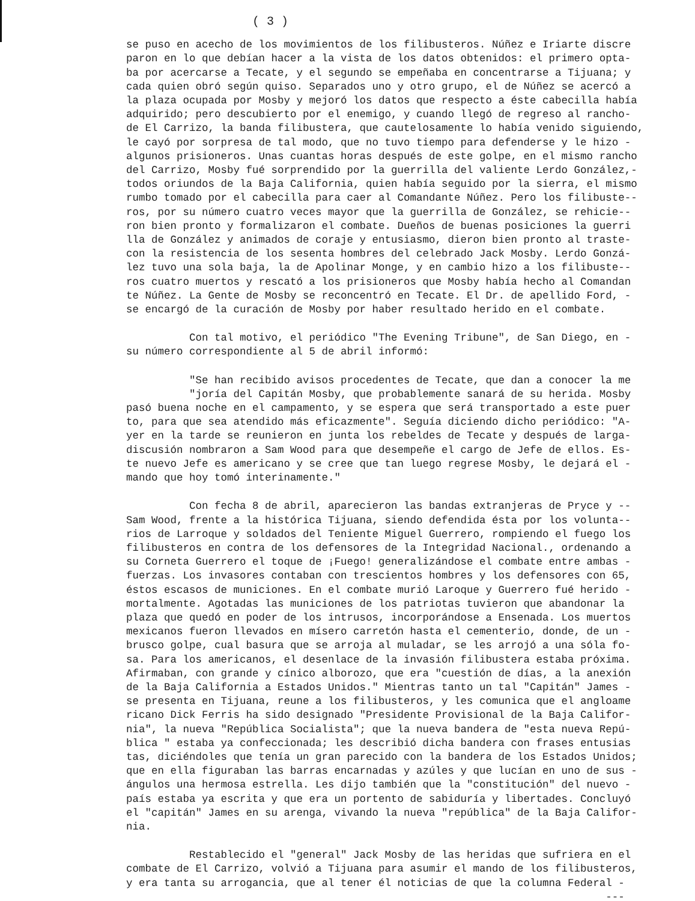( 3 )
se puso en acecho de los movimientos de los filibusteros. Núñez e Iriarte discre paron en lo que debían hacer a la vista de los datos obtenidos: el primero opta- ba por acercarse a Tecate, y el segundo se empeñaba en concentrarse a Tijuana; y cada quien obró según quiso. Separados uno y otro grupo, el de Núñez se acercó a la plaza ocupada por Mosby y mejoró los datos que respecto a éste cabecilla había adquirido; pero descubierto por el enemigo, y cuando llegó de regreso al rancho- de El Carrizo, la banda filibustera, que cautelosamente lo había venido siguiendo, le cayó por sorpresa de tal modo, que no tuvo tiempo para defenderse y le hizo - algunos prisioneros. Unas cuantas horas después de este golpe, en el mismo rancho del Carrizo, Mosby fué sorprendido por la guerrilla del valiente Lerdo González,- todos oriundos de la Baja California, quien había seguido por la sierra, el mismo rumbo tomado por el cabecilla para caer al Comandante Núñez. Pero los filibuste-- ros, por su número cuatro veces mayor que la guerrilla de González, se rehicie-- ron bien pronto y formalizaron el combate. Dueños de buenas posiciones la guerri lla de González y animados de coraje y entusiasmo, dieron bien pronto al traste- con la resistencia de los sesenta hombres del celebrado Jack Mosby. Lerdo Gonzá- lez tuvo una sola baja, la de Apolinar Monge, y en cambio hizo a los filibuste-- ros cuatro muertos y rescató a los prisioneros que Mosby había hecho al Comandan te Núñez. La Gente de Mosby se reconcentró en Tecate. El Dr. de apellido Ford, - se encargó de la curación de Mosby por haber resultado herido en el combate.
Con tal motivo, el periódico "The Evening Tribune", de San Diego, en - su número correspondiente al 5 de abril informó:
"Se han recibido avisos procedentes de Tecate, que dan a conocer la me "joría del Capitán Mosby, que probablemente sanará de su herida. Mosby pasó buena noche en el campamento, y se espera que será transportado a este puer to, para que sea atendido más eficazmente". Seguía diciendo dicho periódico: "A- yer en la tarde se reunieron en junta los rebeldes de Tecate y después de larga- discusión nombraron a Sam Wood para que desempeñe el cargo de Jefe de ellos. Es- te nuevo Jefe es americano y se cree que tan luego regrese Mosby, le dejará el - mando que hoy tomó interinamente."
Con fecha 8 de abril, aparecieron las bandas extranjeras de Pryce y -- Sam Wood, frente a la histórica Tijuana, siendo defendida ésta por los volunta-- rios de Larroque y soldados del Teniente Miguel Guerrero, rompiendo el fuego los filibusteros en contra de los defensores de la Integridad Nacional., ordenando a su Corneta Guerrero el toque de ¡Fuego! generalizándose el combate entre ambas - fuerzas. Los invasores contaban con trescientos hombres y los defensores con 65, éstos escasos de municiones. En el combate murió Laroque y Guerrero fué herido - mortalmente. Agotadas las municiones de los patriotas tuvieron que abandonar la plaza que quedó en poder de los intrusos, incorporándose a Ensenada. Los muertos mexicanos fueron llevados en mísero carretón hasta el cementerio, donde, de un - brusco golpe, cual basura que se arroja al muladar, se les arrojó a una sóla fo- sa. Para los americanos, el desenlace de la invasión filibustera estaba próxima. Afirmaban, con grande y cínico alborozo, que era "cuestión de días, a la anexión de la Baja California a Estados Unidos." Mientras tanto un tal "Capitán" James - se presenta en Tijuana, reune a los filibusteros, y les comunica que el angloame ricano Dick Ferris ha sido designado "Presidente Provisional de la Baja Califor- nia", la nueva "República Socialista"; que la nueva bandera de "esta nueva Repú- blica " estaba ya confeccionada; les describió dicha bandera con frases entusias tas, diciéndoles que tenía un gran parecido con la bandera de los Estados Unidos; que en ella figuraban las barras encarnadas y azúles y que lucían en uno de sus - ángulos una hermosa estrella. Les dijo también que la "constitución" del nuevo - país estaba ya escrita y que era un portento de sabiduría y libertades. Concluyó el "capitán" James en su arenga, vivando la nueva "república" de la Baja Califor- nia.
Restablecido el "general" Jack Mosby de las heridas que sufriera en el combate de El Carrizo, volvió a Tijuana para asumir el mando de los filibusteros, y era tanta su arrogancia, que al tener él noticias de que la columna Federal - ---